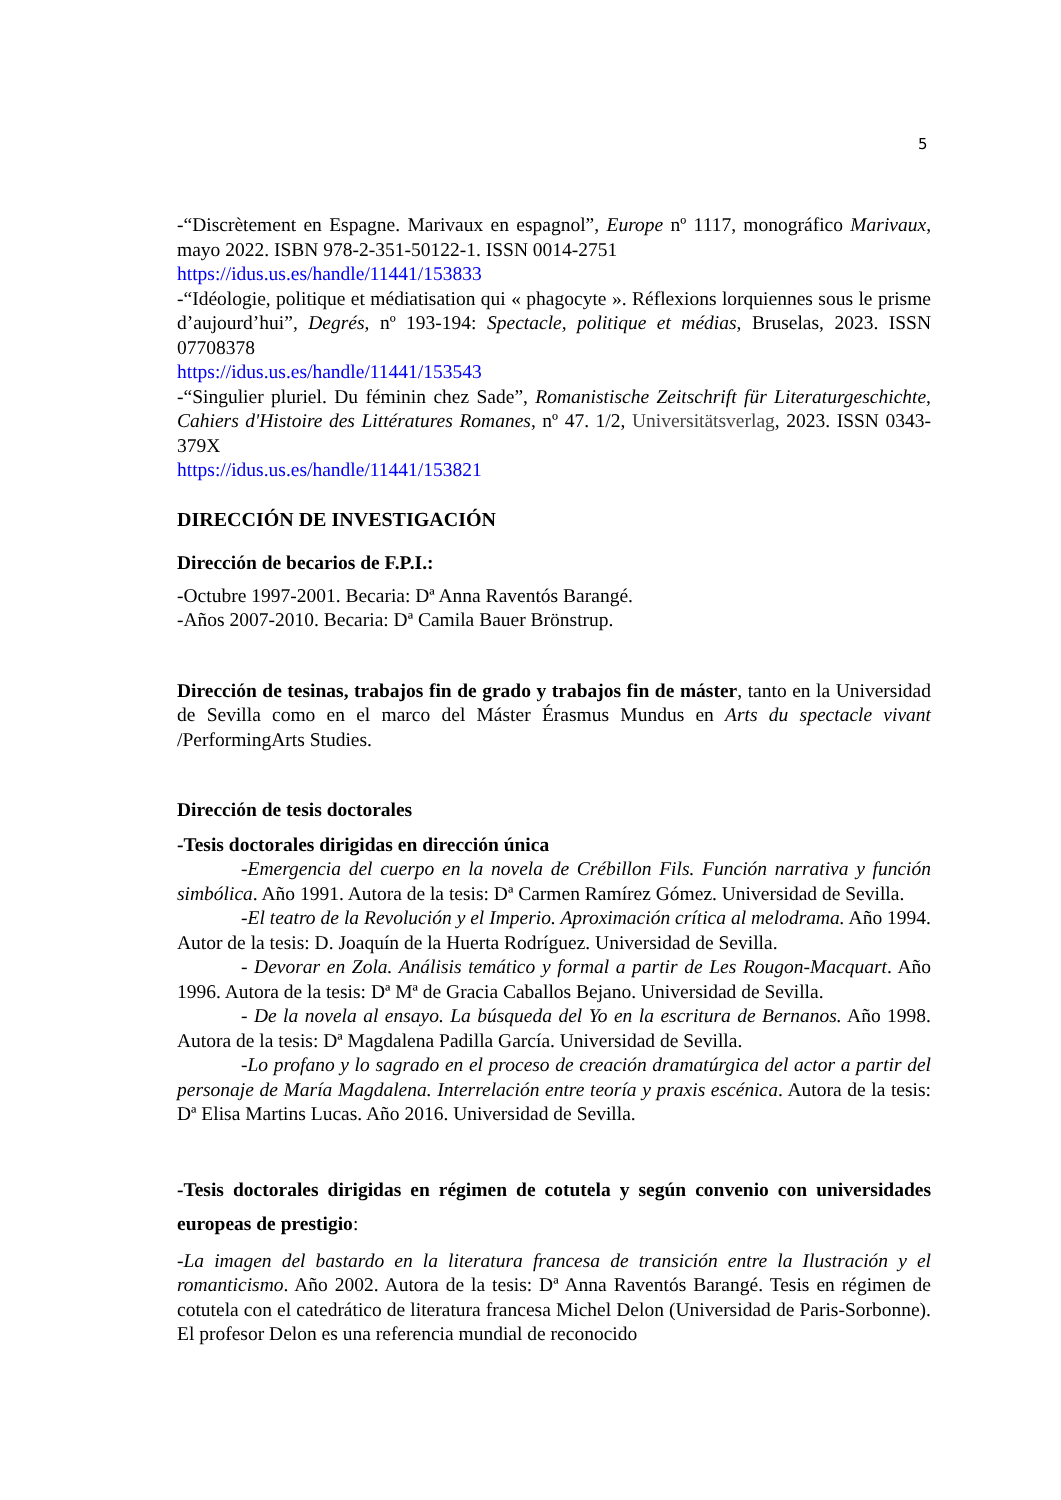5
-“Discrètement en Espagne. Marivaux en espagnol”, Europe nº 1117, monográfico Marivaux, mayo 2022. ISBN 978-2-351-50122-1. ISSN 0014-2751
https://idus.us.es/handle/11441/153833
-“Idéologie, politique et médiatisation qui « phagocyte ». Réflexions lorquiennes sous le prisme d’aujourd’hui”, Degrés, nº 193-194: Spectacle, politique et médias, Bruselas, 2023. ISSN 07708378
https://idus.us.es/handle/11441/153543
-“Singulier pluriel. Du féminin chez Sade”, Romanistische Zeitschrift für Literaturgeschichte, Cahiers d'Histoire des Littératures Romanes, nº 47. 1/2, Universitätsverlag, 2023. ISSN 0343-379X
https://idus.us.es/handle/11441/153821
DIRECCIÓN DE INVESTIGACIÓN
Dirección de becarios de F.P.I.:
-Octubre 1997-2001. Becaria: Dª Anna Raventós Barangé.
-Años 2007-2010. Becaria: Dª Camila Bauer Brönstrup.
Dirección de tesinas, trabajos fin de grado y trabajos fin de máster, tanto en la Universidad de Sevilla como en el marco del Máster Érasmus Mundus en Arts du spectacle vivant /PerformingArts Studies.
Dirección de tesis doctorales
-Tesis doctorales dirigidas en dirección única
-Emergencia del cuerpo en la novela de Crébillon Fils. Función narrativa y función simbólica. Año 1991. Autora de la tesis: Dª Carmen Ramírez Gómez. Universidad de Sevilla.
-El teatro de la Revolución y el Imperio. Aproximación crítica al melodrama. Año 1994. Autor de la tesis: D. Joaquín de la Huerta Rodríguez. Universidad de Sevilla.
- Devorar en Zola. Análisis temático y formal a partir de Les Rougon-Macquart. Año 1996. Autora de la tesis: Dª Mª de Gracia Caballos Bejano. Universidad de Sevilla.
- De la novela al ensayo. La búsqueda del Yo en la escritura de Bernanos. Año 1998. Autora de la tesis: Dª Magdalena Padilla García. Universidad de Sevilla.
-Lo profano y lo sagrado en el proceso de creación dramatúrgica del actor a partir del personaje de María Magdalena. Interrelación entre teoría y praxis escénica. Autora de la tesis: Dª Elisa Martins Lucas. Año 2016. Universidad de Sevilla.
-Tesis doctorales dirigidas en régimen de cotutela y según convenio con universidades europeas de prestigio:
-La imagen del bastardo en la literatura francesa de transición entre la Ilustración y el romanticismo. Año 2002. Autora de la tesis: Dª Anna Raventós Barangé. Tesis en régimen de cotutela con el catedrático de literatura francesa Michel Delon (Universidad de Paris-Sorbonne). El profesor Delon es una referencia mundial de reconocido